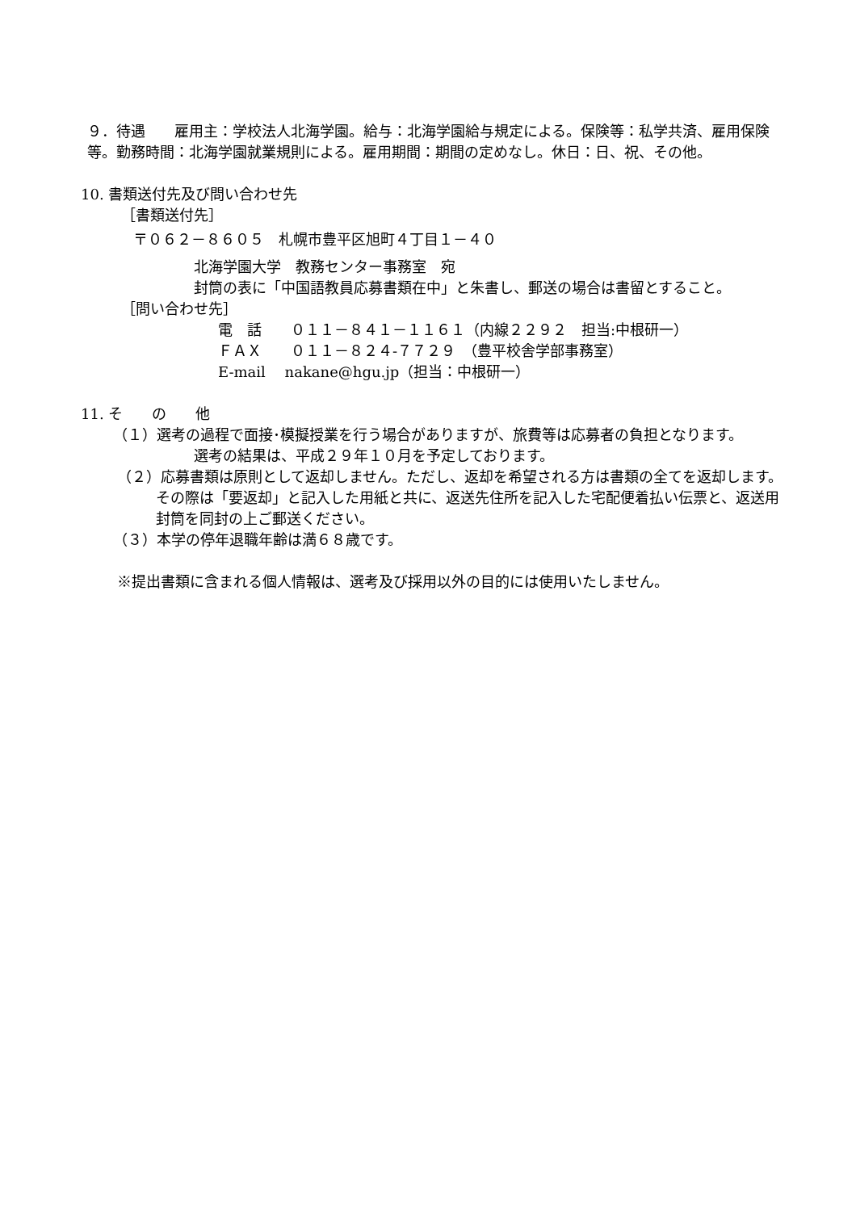９．待遇　　雇用主：学校法人北海学園。給与：北海学園給与規定による。保険等：私学共済、雇用保険等。勤務時間：北海学園就業規則による。雇用期間：期間の定めなし。休日：日、祝、その他。
10. 書類送付先及び問い合わせ先
［書類送付先］
〒０６２－８６０５　札幌市豊平区旭町４丁目１－４０
北海学園大学　教務センター事務室　宛
封筒の表に「中国語教員応募書類在中」と朱書し、郵送の場合は書留とすること。
［問い合わせ先］
電　話　　０１１－８４１－１１６１（内線２２９２　担当:中根研一）
ＦＡＸ　　０１１－８２４-７７２９　（豊平校舎学部事務室）
E-mail　 nakane@hgu.jp（担当：中根研一）
11. そ　　の　　他
（１）選考の過程で面接･模擬授業を行う場合がありますが、旅費等は応募者の負担となります。
選考の結果は、平成２９年１０月を予定しております。
（２）応募書類は原則として返却しません。ただし、返却を希望される方は書類の全てを返却します。その際は「要返却」と記入した用紙と共に、返送先住所を記入した宅配便着払い伝票と、返送用封筒を同封の上ご郵送ください。
（３）本学の停年退職年齢は満６８歳です。
※提出書類に含まれる個人情報は、選考及び採用以外の目的には使用いたしません。